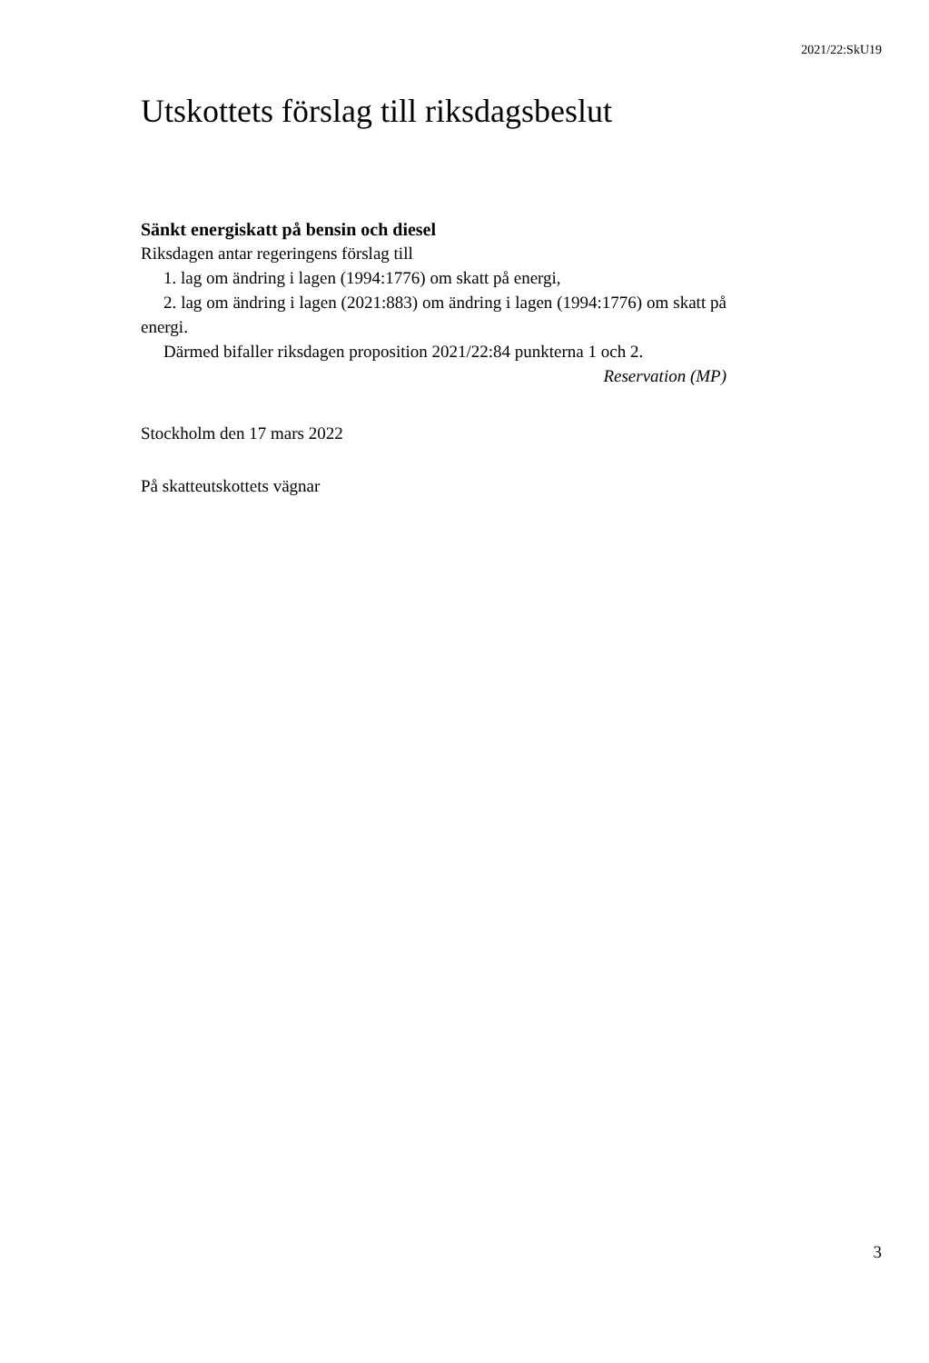2021/22:SkU19
Utskottets förslag till riksdagsbeslut
Sänkt energiskatt på bensin och diesel
Riksdagen antar regeringens förslag till
1. lag om ändring i lagen (1994:1776) om skatt på energi,
2. lag om ändring i lagen (2021:883) om ändring i lagen (1994:1776) om skatt på energi.
Därmed bifaller riksdagen proposition 2021/22:84 punkterna 1 och 2.
Reservation (MP)
Stockholm den 17 mars 2022
På skatteutskottets vägnar
3